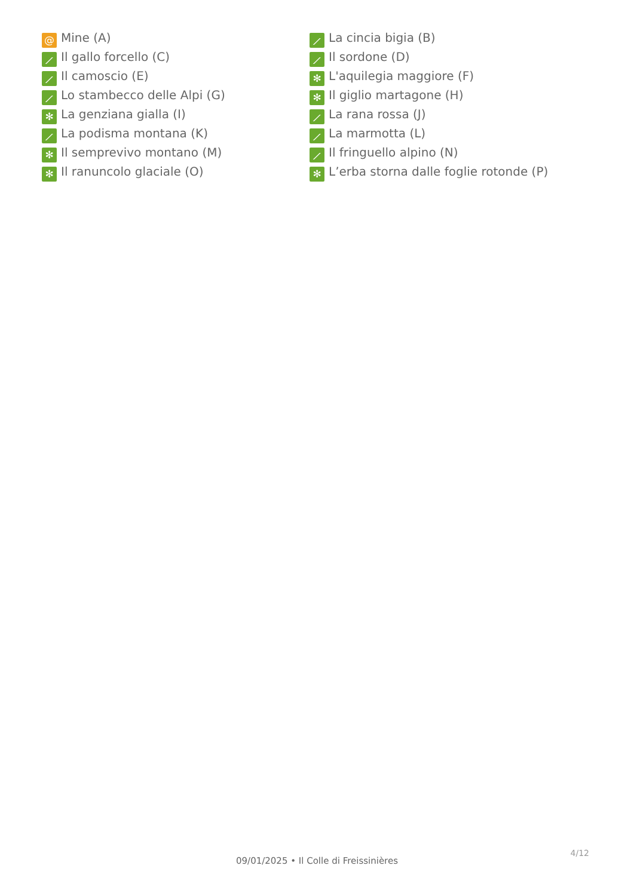@ Mine (A)
⟋ Il gallo forcello (C)
⟋ Il camoscio (E)
⟋ Lo stambecco delle Alpi (G)
✻ La genziana gialla (I)
⟋ La podisma montana (K)
✻ Il semprevivo montano (M)
✻ Il ranuncolo glaciale (O)
⟋ La cincia bigia (B)
⟋ Il sordone (D)
✻ L'aquilegia maggiore (F)
✻ Il giglio martagone (H)
⟋ La rana rossa (J)
⟋ La marmotta (L)
⟋ Il fringuello alpino (N)
✻ L’erba storna dalle foglie rotonde (P)
4/12
09/01/2025 • Il Colle di Freissinières